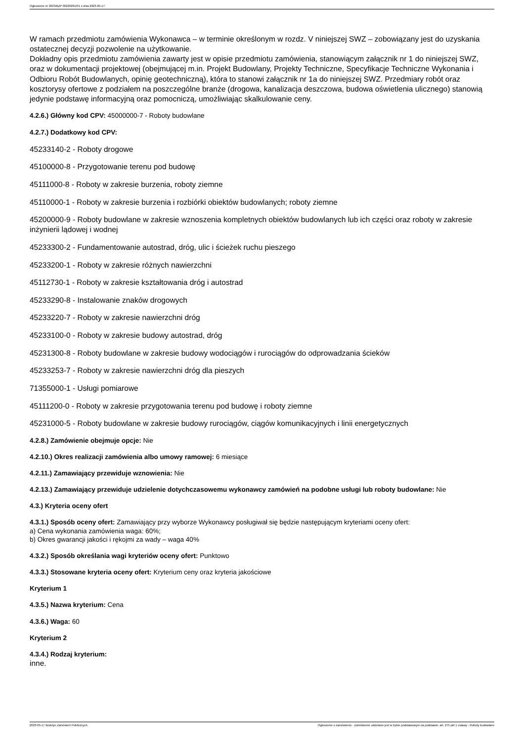Ogłoszenie nr 2023/BZP 00220201/01 z dnia 2023-05-17
W ramach przedmiotu zamówienia Wykonawca – w terminie określonym w rozdz. V niniejszej SWZ – zobowiązany jest do uzyskania ostatecznej decyzji pozwolenie na użytkowanie.
Dokładny opis przedmiotu zamówienia zawarty jest w opisie przedmiotu zamówienia, stanowiącym załącznik nr 1 do niniejszej SWZ, oraz w dokumentacji projektowej (obejmującej m.in. Projekt Budowlany, Projekty Techniczne, Specyfikacje Techniczne Wykonania i Odbioru Robót Budowlanych, opinię geotechniczną), która to stanowi załącznik nr 1a do niniejszej SWZ. Przedmiary robót oraz kosztorysy ofertowe z podziałem na poszczególne branże (drogowa, kanalizacja deszczowa, budowa oświetlenia ulicznego) stanowią jedynie podstawę informacyjną oraz pomocniczą, umożliwiając skalkulowanie ceny.
4.2.6.) Główny kod CPV: 45000000-7 - Roboty budowlane
4.2.7.) Dodatkowy kod CPV:
45233140-2 - Roboty drogowe
45100000-8 - Przygotowanie terenu pod budowę
45111000-8 - Roboty w zakresie burzenia, roboty ziemne
45110000-1 - Roboty w zakresie burzenia i rozbiórki obiektów budowlanych; roboty ziemne
45200000-9 - Roboty budowlane w zakresie wznoszenia kompletnych obiektów budowlanych lub ich części oraz roboty w zakresie inżynierii lądowej i wodnej
45233300-2 - Fundamentowanie autostrad, dróg, ulic i ścieżek ruchu pieszego
45233200-1 - Roboty w zakresie różnych nawierzchni
45112730-1 - Roboty w zakresie kształtowania dróg i autostrad
45233290-8 - Instalowanie znaków drogowych
45233220-7 - Roboty w zakresie nawierzchni dróg
45233100-0 - Roboty w zakresie budowy autostrad, dróg
45231300-8 - Roboty budowlane w zakresie budowy wodociągów i rurociągów do odprowadzania ścieków
45233253-7 - Roboty w zakresie nawierzchni dróg dla pieszych
71355000-1 - Usługi pomiarowe
45111200-0 - Roboty w zakresie przygotowania terenu pod budowę i roboty ziemne
45231000-5 - Roboty budowlane w zakresie budowy rurociągów, ciągów komunikacyjnych i linii energetycznych
4.2.8.) Zamówienie obejmuje opcje: Nie
4.2.10.) Okres realizacji zamówienia albo umowy ramowej: 6 miesiące
4.2.11.) Zamawiający przewiduje wznowienia: Nie
4.2.13.) Zamawiający przewiduje udzielenie dotychczasowemu wykonawcy zamówień na podobne usługi lub roboty budowlane: Nie
4.3.) Kryteria oceny ofert
4.3.1.) Sposób oceny ofert: Zamawiający przy wyborze Wykonawcy posługiwał się będzie następującym kryteriami oceny ofert:
a) Cena wykonania zamówienia waga: 60%;
b) Okres gwarancji jakości i rękojmi za wady – waga 40%
4.3.2.) Sposób określania wagi kryteriów oceny ofert: Punktowo
4.3.3.) Stosowane kryteria oceny ofert: Kryterium ceny oraz kryteria jakościowe
Kryterium 1
4.3.5.) Nazwa kryterium: Cena
4.3.6.) Waga: 60
Kryterium 2
4.3.4.) Rodzaj kryterium:
inne.
2023-05-17 Biuletyn Zamówień Publicznych Ogłoszenie o zamówieniu - Zamówienie udzielane jest w trybie podstawowym na podstawie: art. 275 pkt 1 ustawy - Roboty budowlane